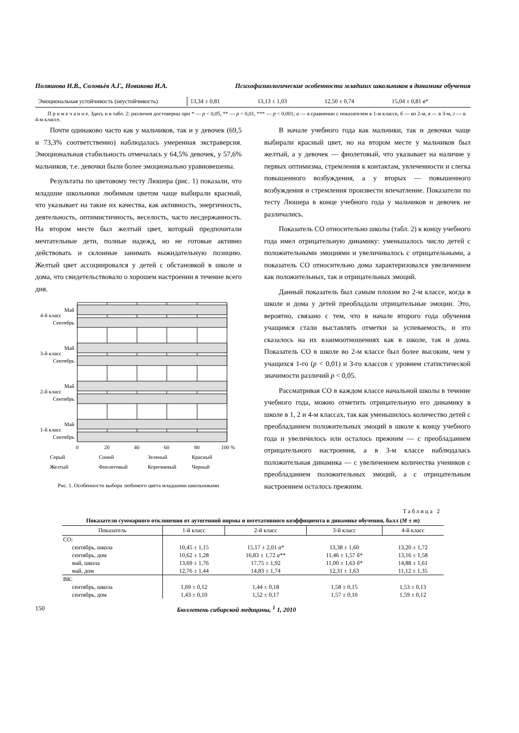Поляшова Н.В., Соловьёв А.Г., Новикова И.А. Психофизиологические особенности младших школьников в динамике обучения
| Эмоциональная устойчивость (неустойчивость) | 13,34 ± 0,81 | 13,13 ± 1,03 | 12,50 ± 0,74 | 15,04 ± 0,81 в * |
П р и м е ч а н и е. Здесь и в табл. 2: различия достоверны при * — p < 0,05, ** — p < 0,01, *** — p < 0,001; а — в сравнении с показателем в 1-м классе, б — во 2-м, в — в 3-м, г — в 4-м классе.
Почти одинаково часто как у мальчиков, так и у девочек (69,5 и 73,3% соответственно) наблюдалась умеренная экстраверсия. Эмоциональная стабильность отмечалась у 64,5% девочек, у 57,6% мальчиков, т.е. девочки были более эмоционально уравновешены.
Результаты по цветовому тесту Люшера (рис. 1) показали, что младшие школьники любимым цветом чаще выбирали красный, что указывает на такие их качества, как активность, энергичность, деятельность, оптимистичность, веселость, часто несдержанность. На втором месте был желтый цвет, который предпочитали мечтательные дети, полные надежд, но не готовые активно действовать и склонные занимать выжидательную позицию. Желтый цвет ассоциировался у детей с обстановкой в школе и дома, что свидетельствовало о хорошем настроении в течение всего дня.
Май
Сентябрь
Май
Сентябрь
Май
Сентябрь
Май
Сентябрь
4-й класс
3-й класс
2-й класс
1-й класс
0
20
40
60
80
100 %
Серый
Синий
Зеленый
Красный
Желтый
Фиолетовый
Коричневый
Черный
Рис. 1. Особенности выбора любимого цвета младшими школьниками
В начале учебного года как мальчики, так и девочки чаще выбирали красный цвет, но на втором месте у мальчиков был желтый, а у девочек — фиолетовый, что указывает на наличие у первых оптимизма, стремления к контактам, увлеченности и слегка повышенного возбуждения, а у вторых — повышенного возбуждения и стремления произвести впечатление. Показатели по тесту Люшера в конце учебного года у мальчиков и девочек не различались.
Показатель СО относительно школы (табл. 2) к концу учебного года имел отрицательную динамику: уменьшалось число детей с положительными эмоциями и увеличивалось с отрицательными, а показатель СО относительно дома характеризовался увеличением как положительных, так и отрицательных эмоций.
Данный показатель был самым плохим во 2-м классе, когда в школе и дома у детей преобладали отрицательные эмоции. Это, вероятно, связано с тем, что в начале второго года обучения учащимся стали выставлять отметки за успеваемость, и это сказалось на их взаимоотношениях как в школе, так и дома. Показатель СО в школе во 2-м классе был более высоким, чем у учащихся 1-го (p < 0,01) и 3-го классов с уровнем статистической значимости различий p < 0,05.
Рассматривая СО в каждом классе начальной школы в течение учебного года, можно отметить отрицательную его динамику в школе в 1, 2 и 4-м классах, так как уменьшилось количество детей с преобладанием положительных эмоций в школе к концу учебного года и увеличилось или осталось прежним — с преобладанием отрицательного настроения, а в 3-м классе наблюдалась положительная динамика — с увеличением количества учеников с преобладанием положительных эмоций, а с отрицательным настроением осталось прежним.
Таблица 2
Показатели суммарного отклонения от аутогенной нормы и вегетативного коэффициента в динамике обучения, балл (M ± m)
| Показатель | 1-й класс | 2-й класс | 3-й класс | 4-й класс |
| --- | --- | --- | --- | --- |
| СО: | | | | |
| сентябрь, школа | 10,45 ± 1,15 | 15,17 ± 2,01 а * | 13,38 ± 1,60 | 13,20 ± 1,72 |
| сентябрь, дом | 10,62 ± 1,28 | 16,83 ± 1,72 а ** | 11,46 ± 1,57 б * | 13,16 ± 1,58 |
| май, школа | 13,69 ± 1,76 | 17,75 ± 1,92 | 11,00 ± 1,63 б * | 14,88 ± 1,61 |
| май, дом | 12,76 ± 1,44 | 14,83 ± 1,74 | 12,31 ± 1,63 | 11,12 ± 1,35 |
| ВК: | | | | |
| сентябрь, школа | 1,69 ± 0,12 | 1,44 ± 0,18 | 1,58 ± 0,15 | 1,53 ± 0,13 |
| сентябрь, дом | 1,43 ± 0,10 | 1,52 ± 0,17 | 1,57 ± 0,10 | 1,59 ± 0,12 |
150 Бюллетень сибирской медицины, <sup>1</sup> 1, 2010